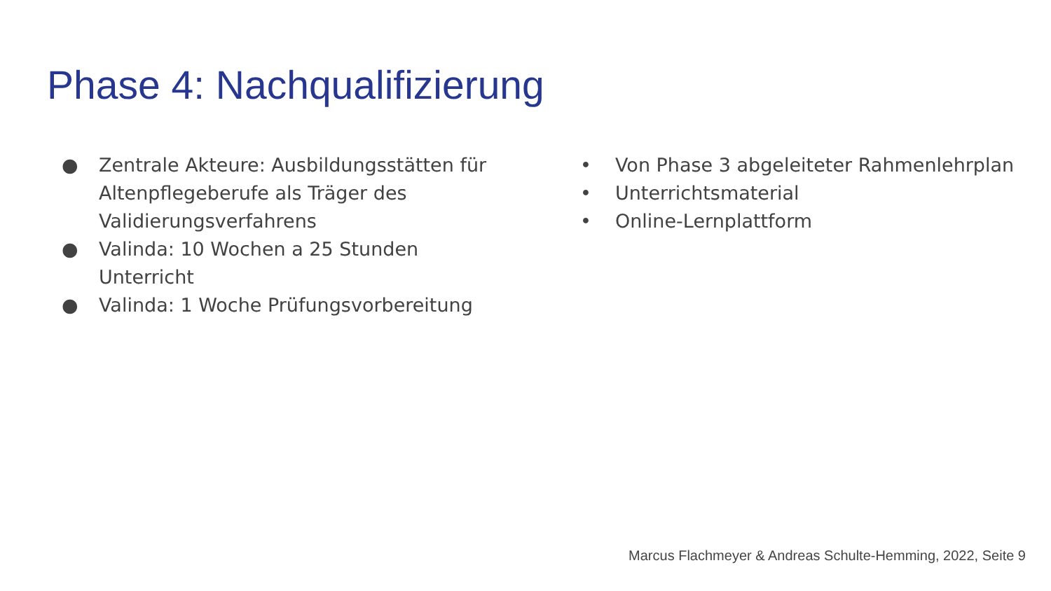Phase 4: Nachqualifizierung
● Zentrale Akteure: Ausbildungsstätten für Altenpflegeberufe als Träger des Validierungsverfahrens
● Valinda: 10 Wochen a 25 Stunden Unterricht
● Valinda: 1 Woche Prüfungsvorbereitung
• Von Phase 3 abgeleiteter Rahmenlehrplan
• Unterrichtsmaterial
• Online-Lernplattform
Marcus Flachmeyer & Andreas Schulte-Hemming, 2022, Seite 9